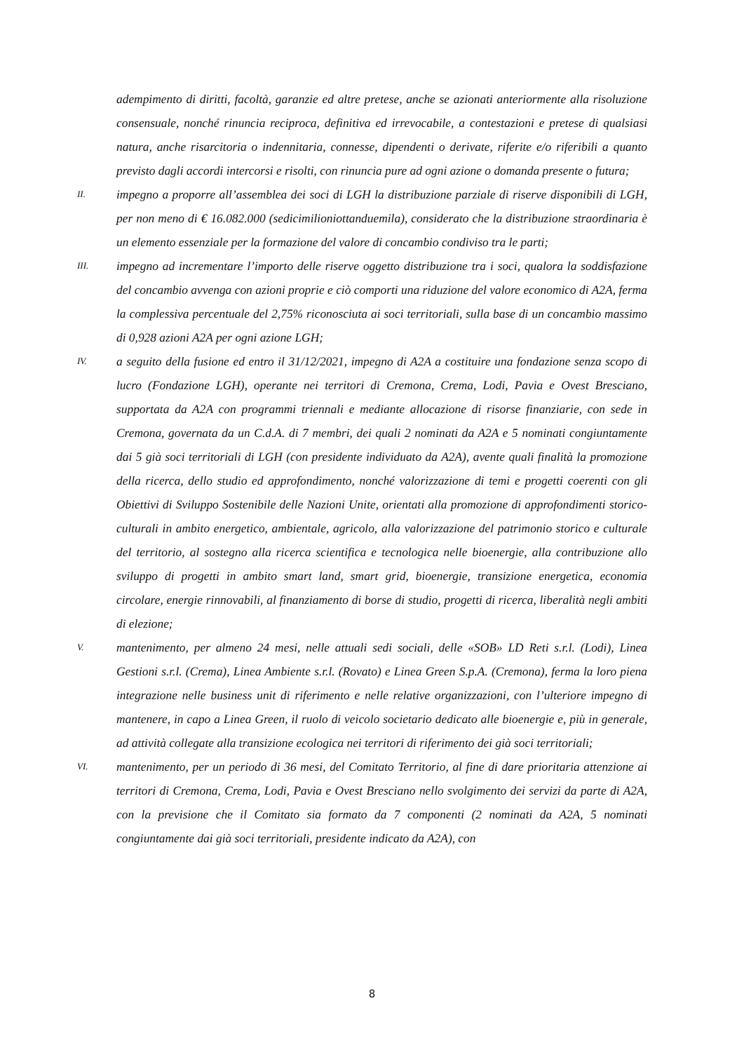adempimento di diritti, facoltà, garanzie ed altre pretese, anche se azionati anteriormente alla risoluzione consensuale, nonché rinuncia reciproca, definitiva ed irrevocabile, a contestazioni e pretese di qualsiasi natura, anche risarcitoria o indennitaria, connesse, dipendenti o derivate, riferite e/o riferibili a quanto previsto dagli accordi intercorsi e risolti, con rinuncia pure ad ogni azione o domanda presente o futura;
II.
impegno a proporre all’assemblea dei soci di LGH la distribuzione parziale di riserve disponibili di LGH, per non meno di € 16.082.000 (sedicimilioniottanduemila), considerato che la distribuzione straordinaria è un elemento essenziale per la formazione del valore di concambio condiviso tra le parti;
III.
impegno ad incrementare l’importo delle riserve oggetto distribuzione tra i soci, qualora la soddisfazione del concambio avvenga con azioni proprie e ciò comporti una riduzione del valore economico di A2A, ferma la complessiva percentuale del 2,75% riconosciuta ai soci territoriali, sulla base di un concambio massimo di 0,928 azioni A2A per ogni azione LGH;
IV.
a seguito della fusione ed entro il 31/12/2021, impegno di A2A a costituire una fondazione senza scopo di lucro (Fondazione LGH), operante nei territori di Cremona, Crema, Lodi, Pavia e Ovest Bresciano, supportata da A2A con programmi triennali e mediante allocazione di risorse finanziarie, con sede in Cremona, governata da un C.d.A. di 7 membri, dei quali 2 nominati da A2A e 5 nominati congiuntamente dai 5 già soci territoriali di LGH (con presidente individuato da A2A), avente quali finalità la promozione della ricerca, dello studio ed approfondimento, nonché valorizzazione di temi e progetti coerenti con gli Obiettivi di Sviluppo Sostenibile delle Nazioni Unite, orientati alla promozione di approfondimenti storico-culturali in ambito energetico, ambientale, agricolo, alla valorizzazione del patrimonio storico e culturale del territorio, al sostegno alla ricerca scientifica e tecnologica nelle bioenergie, alla contribuzione allo sviluppo di progetti in ambito smart land, smart grid, bioenergie, transizione energetica, economia circolare, energie rinnovabili, al finanziamento di borse di studio, progetti di ricerca, liberalità negli ambiti di elezione;
V.
mantenimento, per almeno 24 mesi, nelle attuali sedi sociali, delle «SOB» LD Reti s.r.l. (Lodi), Linea Gestioni s.r.l. (Crema), Linea Ambiente s.r.l. (Rovato) e Linea Green S.p.A. (Cremona), ferma la loro piena integrazione nelle business unit di riferimento e nelle relative organizzazioni, con l’ulteriore impegno di mantenere, in capo a Linea Green, il ruolo di veicolo societario dedicato alle bioenergie e, più in generale, ad attività collegate alla transizione ecologica nei territori di riferimento dei già soci territoriali;
VI.
mantenimento, per un periodo di 36 mesi, del Comitato Territorio, al fine di dare prioritaria attenzione ai territori di Cremona, Crema, Lodi, Pavia e Ovest Bresciano nello svolgimento dei servizi da parte di A2A, con la previsione che il Comitato sia formato da 7 componenti (2 nominati da A2A, 5 nominati congiuntamente dai già soci territoriali, presidente indicato da A2A), con
8